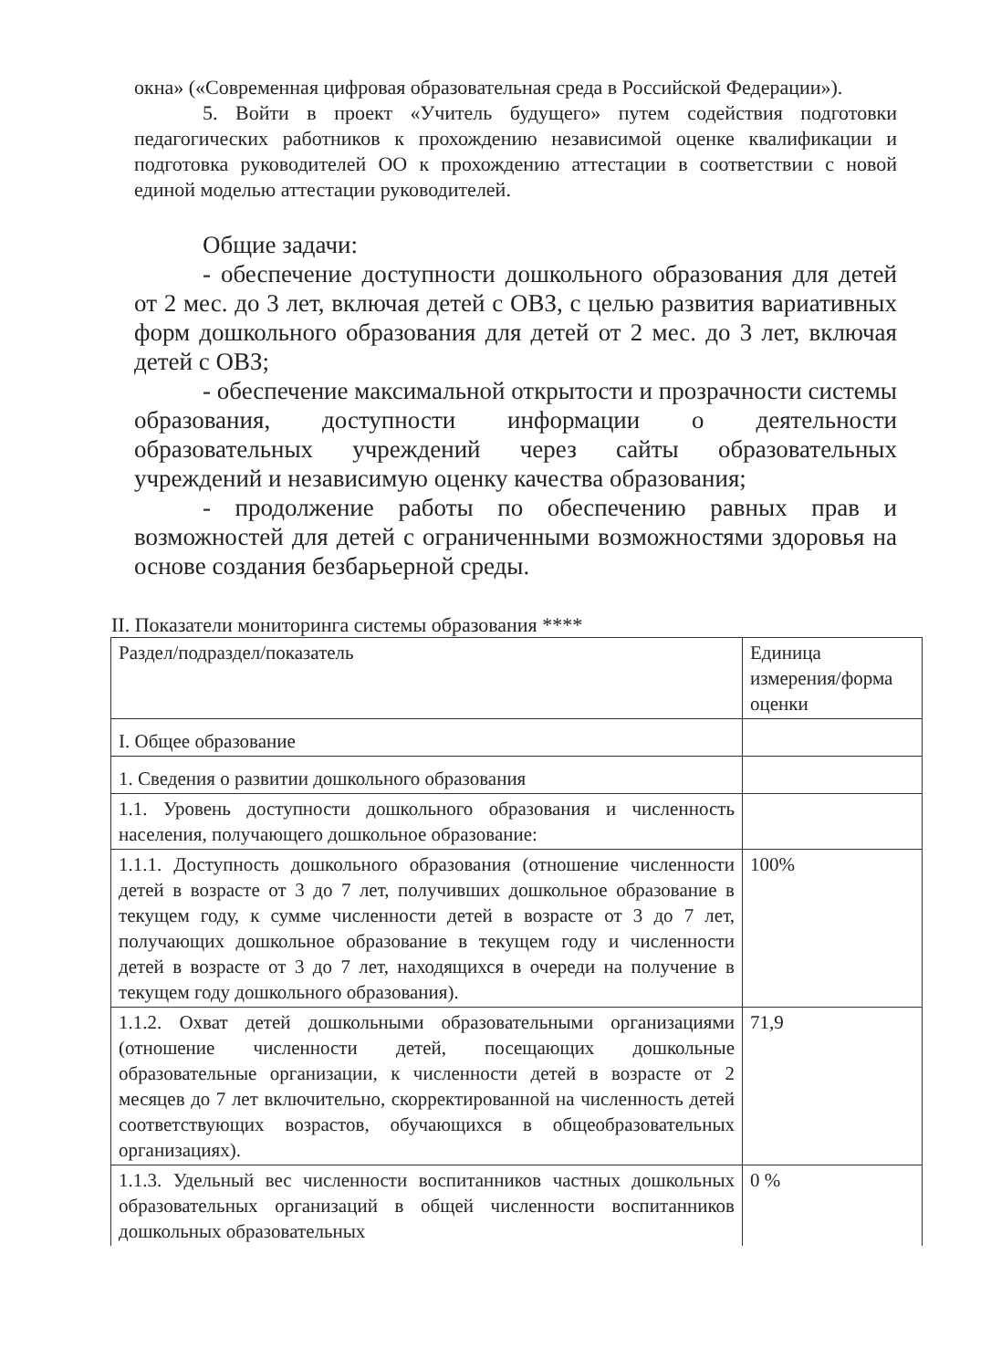окна» («Современная цифровая образовательная среда в Российской Федерации»).
5. Войти в проект «Учитель будущего» путем содействия подготовки педагогических работников к прохождению независимой оценке квалификации и подготовка руководителей ОО к прохождению аттестации в соответствии с новой единой моделью аттестации руководителей.
Общие задачи:
- обеспечение доступности дошкольного образования для детей от 2 мес. до 3 лет, включая детей с ОВЗ, с целью развития вариативных форм дошкольного образования для детей от 2 мес. до 3 лет, включая детей с ОВЗ;
- обеспечение максимальной открытости и прозрачности системы образования, доступности информации о деятельности образовательных учреждений через сайты образовательных учреждений и независимую оценку качества образования;
- продолжение работы по обеспечению равных прав и возможностей для детей с ограниченными возможностями здоровья на основе создания безбарьерной среды.
II. Показатели мониторинга системы образования ****
| Раздел/подраздел/показатель | Единица измерения/форма оценки |
| I. Общее образование | |
| 1. Сведения о развитии дошкольного образования | |
| 1.1. Уровень доступности дошкольного образования и численность населения, получающего дошкольное образование: | |
| 1.1.1. Доступность дошкольного образования (отношение численности детей в возрасте от 3 до 7 лет, получивших дошкольное образование в текущем году, к сумме численности детей в возрасте от 3 до 7 лет, получающих дошкольное образование в текущем году и численности детей в возрасте от 3 до 7 лет, находящихся в очереди на получение в текущем году дошкольного образования). | 100% |
| 1.1.2. Охват детей дошкольными образовательными организациями (отношение численности детей, посещающих дошкольные образовательные организации, к численности детей в возрасте от 2 месяцев до 7 лет включительно, скорректированной на численность детей соответствующих возрастов, обучающихся в общеобразовательных организациях). | 71,9 |
| 1.1.3. Удельный вес численности воспитанников частных дошкольных образовательных организаций в общей численности воспитанников дошкольных образовательных | 0 % |